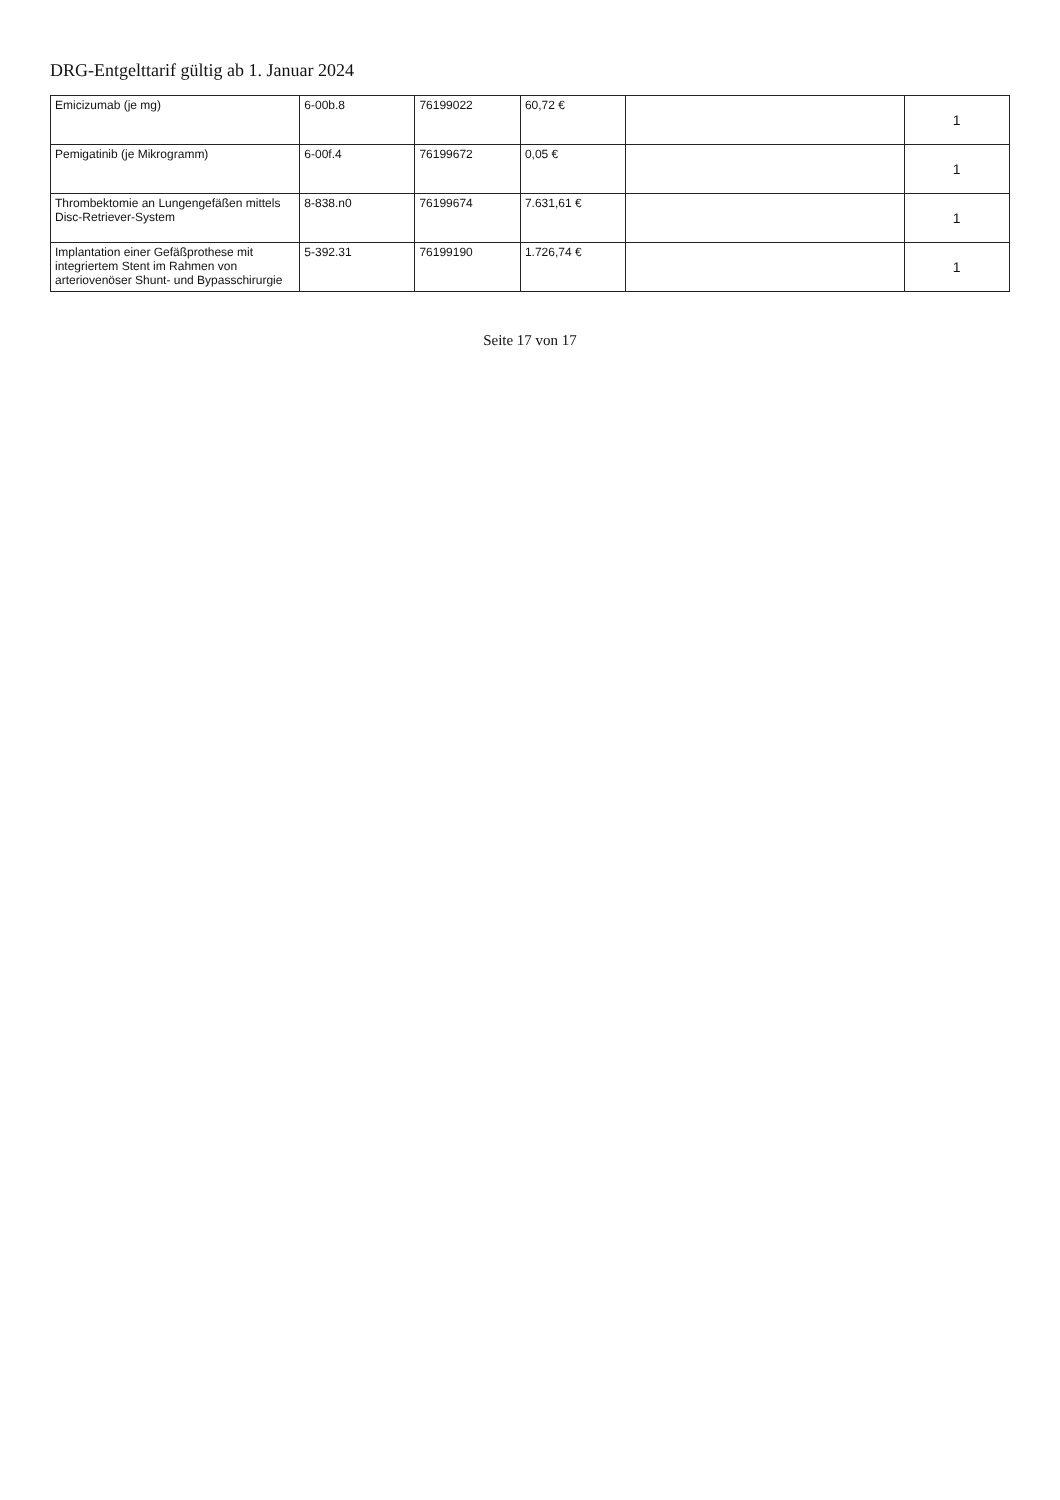DRG-Entgelttarif gültig ab 1. Januar 2024
| Emicizumab (je mg) | 6-00b.8 | 76199022 | 60,72 € | | 1 |
| Pemigatinib (je Mikrogramm) | 6-00f.4 | 76199672 | 0,05 € | | 1 |
| Thrombektomie an Lungengefäßen mittels Disc-Retriever-System | 8-838.n0 | 76199674 | 7.631,61 € | | 1 |
| Implantation einer Gefäßprothese mit integriertem Stent im Rahmen von arteriovenöser Shunt- und Bypasschirurgie | 5-392.31 | 76199190 | 1.726,74 € | | 1 |
Seite 17 von 17